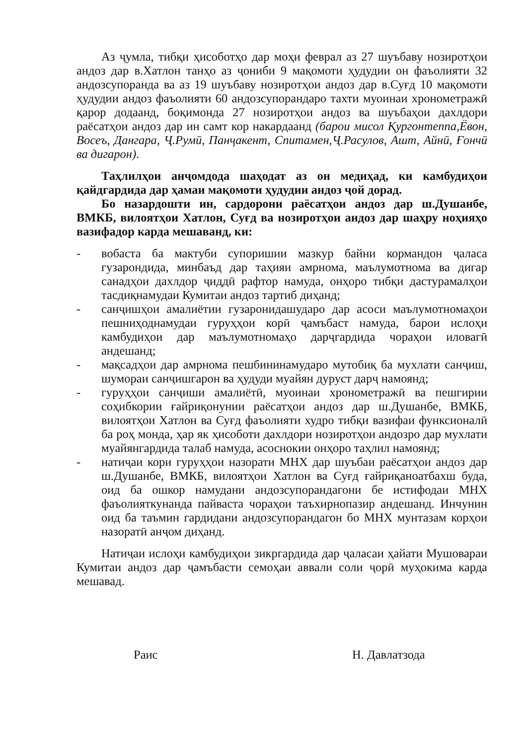Аз ҷумла, тибқи ҳисоботҳо дар моҳи феврал аз 27 шуъбаву нозиротҳои андоз дар в.Хатлон танҳо аз ҷониби 9 мақомоти ҳудудии он фаъолияти 32 андозсупоранда ва аз 19 шуъбаву нозиротҳои андоз дар в.Суғд 10 мақомоти ҳудудии андоз фаъолияти 60 андозсупорандаро тахти муоинаи хронометражӣ қарор додаанд, боқимонда 27 нозиротҳои андоз ва шуъбаҳои дахлдори раёсатҳои андоз дар ин самт кор накардаанд (барои мисол Қургонтеппа,Ёвон, Восеъ, Дангара, Ҷ.Румӣ, Панҷакент, Спитамен,Ҷ.Расулов, Ашт, Айнӣ, Ғончӣ ва дигарон).
Таҳлилҳои анҷомдода шаҳодат аз он медиҳад, ки камбудиҳои қайдгардида дар ҳамаи мақомоти ҳудудии андоз ҷой дорад.
Бо назардошти ин, сардорони раёсатҳои андоз дар ш.Душанбе, ВМКБ, вилоятҳои Хатлон, Суғд ва нозиротҳои андоз дар шаҳру ноҳияҳо вазифадор карда мешаванд, ки:
- вобаста ба мактуби супоришии мазкур байни кормандон ҷаласа гузарондида, минбаъд дар таҳияи амрнома, маълумотнома ва дигар санадҳои дахлдор ҷиддӣ рафтор намуда, онҳоро тибқи дастурамалҳои тасдиқнамудаи Кумитаи андоз тартиб диҳанд;
- санҷишҳои амалиётии гузаронидашударо дар асоси маълумотномаҳои пешниҳоднамудаи гуруҳҳои корӣ ҷамъбаст намуда, барои ислоҳи камбудиҳои дар маълумотномаҳо дарҷгардида чораҳои иловагӣ андешанд;
- мақсадҳои дар амрнома пешбининамударо мутобиқ ба мухлати санҷиш, шумораи санҷишгарон ва ҳудуди муайян дуруст дарҷ намоянд;
- гуруҳҳои санҷиши амалиётӣ, муоинаи хронометражӣ ва пешгирии соҳибкории ғайриқонунии раёсатҳои андоз дар ш.Душанбе, ВМКБ, вилоятҳои Хатлон ва Суғд фаъолияти худро тибқи вазифаи функсионалӣ ба роҳ монда, ҳар як ҳисоботи дахлдори нозиротҳои андозро дар мухлати муайянгардида талаб намуда, асоснокии онҳоро таҳлил намоянд;
- натиҷаи кори гуруҳҳои назорати МНХ дар шуъбаи раёсатҳои андоз дар ш.Душанбе, ВМКБ, вилоятҳои Хатлон ва Суғд ғайриқаноатбахш буда, оид ба ошкор намудани андозсупорандагони бе истифодаи МНХ фаъолияткунанда пайваста чораҳои таъхирнопазир андешанд. Инчунин оид ба таъмин гардидани андозсупорандагон бо МНХ мунтазам корҳои назоратӣ анҷом диҳанд.
Натиҷаи ислоҳи камбудиҳои зикргардида дар ҷаласаи ҳайати Мушовараи Кумитаи андоз дар ҷамъбасти семоҳаи аввали соли ҷорӣ муҳокима карда мешавад.
Раис Н. Давлатзода